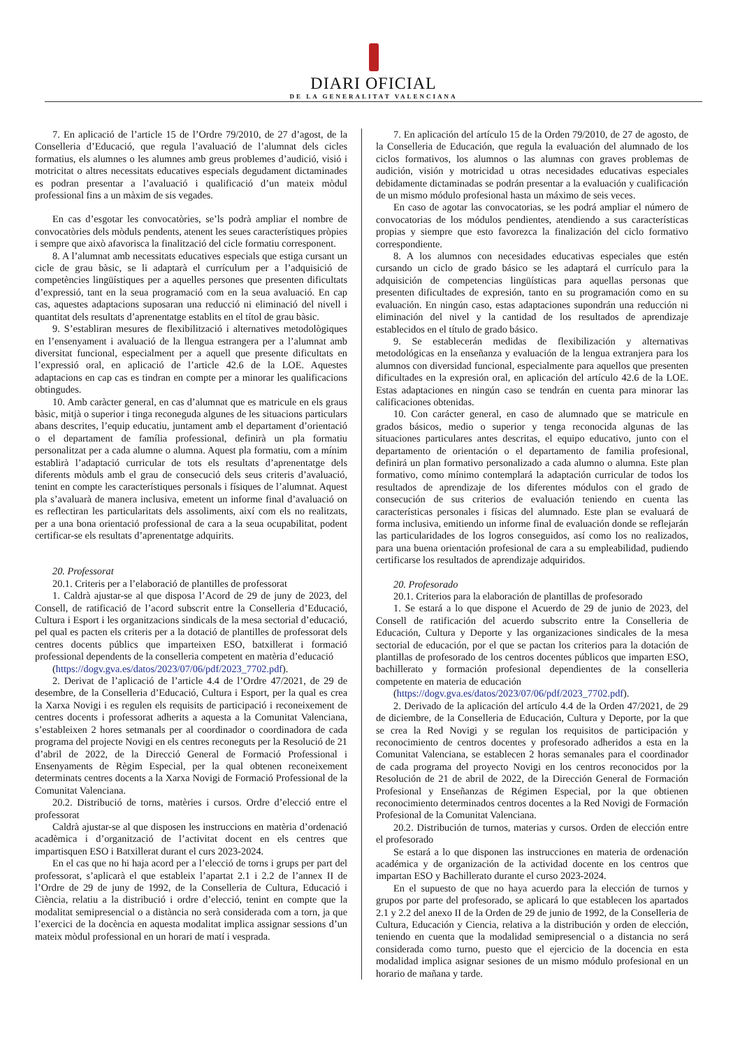DIARI OFICIAL
DE LA GENERALITAT VALENCIANA
7. En aplicació de l’article 15 de l’Ordre 79/2010, de 27 d’agost, de la Conselleria d’Educació, que regula l’avaluació de l’alumnat dels cicles formatius, els alumnes o les alumnes amb greus problemes d’audició, visió i motricitat o altres necessitats educatives especials degudament dictaminades es podran presentar a l’avaluació i qualificació d’un mateix mòdul professional fins a un màxim de sis vegades.
En cas d’esgotar les convocatòries, se’ls podrà ampliar el nombre de convocatòries dels mòduls pendents, atenent les seues característiques pròpies i sempre que això afavorisca la finalització del cicle formatiu corresponent.
8. A l’alumnat amb necessitats educatives especials que estiga cursant un cicle de grau bàsic, se li adaptarà el currículum per a l’adquisició de competències lingüístiques per a aquelles persones que presenten dificultats d’expressió, tant en la seua programació com en la seua avaluació. En cap cas, aquestes adaptacions suposaran una reducció ni eliminació del nivell i quantitat dels resultats d’aprenentatge establits en el títol de grau bàsic.
9. S’establiran mesures de flexibilització i alternatives metodològiques en l’ensenyament i avaluació de la llengua estrangera per a l’alumnat amb diversitat funcional, especialment per a aquell que presente dificultats en l’expressió oral, en aplicació de l’article 42.6 de la LOE. Aquestes adaptacions en cap cas es tindran en compte per a minorar les qualificacions obtingudes.
10. Amb caràcter general, en cas d’alumnat que es matricule en els graus bàsic, mitjà o superior i tinga reconeguda algunes de les situacions particulars abans descrites, l’equip educatiu, juntament amb el departament d’orientació o el departament de família professional, definirà un pla formatiu personalitzat per a cada alumne o alumna. Aquest pla formatiu, com a mínim establirà l’adaptació curricular de tots els resultats d’aprenentatge dels diferents mòduls amb el grau de consecució dels seus criteris d’avaluació, tenint en compte les característiques personals i físiques de l’alumnat. Aquest pla s’avaluarà de manera inclusiva, emetent un informe final d’avaluació on es reflectiran les particularitats dels assoliments, així com els no realitzats, per a una bona orientació professional de cara a la seua ocupabilitat, podent certificar-se els resultats d’aprenentatge adquirits.
20. Professorat
20.1. Criteris per a l’elaboració de plantilles de professorat
1. Caldrà ajustar-se al que disposa l’Acord de 29 de juny de 2023, del Consell, de ratificació de l’acord subscrit entre la Conselleria d’Educació, Cultura i Esport i les organitzacions sindicals de la mesa sectorial d’educació, pel qual es pacten els criteris per a la dotació de plantilles de professorat dels centres docents públics que imparteixen ESO, batxillerat i formació professional dependents de la conselleria competent en matèria d’educació
(https://dogv.gva.es/datos/2023/07/06/pdf/2023_7702.pdf).
2. Derivat de l’aplicació de l’article 4.4 de l’Ordre 47/2021, de 29 de desembre, de la Conselleria d’Educació, Cultura i Esport, per la qual es crea la Xarxa Novigi i es regulen els requisits de participació i reconeixement de centres docents i professorat adherits a aquesta a la Comunitat Valenciana, s’estableixen 2 hores setmanals per al coordinador o coordinadora de cada programa del projecte Novigi en els centres reconeguts per la Resolució de 21 d’abril de 2022, de la Direcció General de Formació Professional i Ensenyaments de Règim Especial, per la qual obtenen reconeixement determinats centres docents a la Xarxa Novigi de Formació Professional de la Comunitat Valenciana.
20.2. Distribució de torns, matèries i cursos. Ordre d’elecció entre el professorat
Caldrà ajustar-se al que disposen les instruccions en matèria d’ordenació acadèmica i d’organització de l’activitat docent en els centres que impartisquen ESO i Batxillerat durant el curs 2023-2024.
En el cas que no hi haja acord per a l’elecció de torns i grups per part del professorat, s’aplicarà el que estableix l’apartat 2.1 i 2.2 de l’annex II de l’Ordre de 29 de juny de 1992, de la Conselleria de Cultura, Educació i Ciència, relatiu a la distribució i ordre d’elecció, tenint en compte que la modalitat semipresencial o a distància no serà considerada com a torn, ja que l’exercici de la docència en aquesta modalitat implica assignar sessions d’un mateix mòdul professional en un horari de matí i vesprada.
7. En aplicación del artículo 15 de la Orden 79/2010, de 27 de agosto, de la Conselleria de Educación, que regula la evaluación del alumnado de los ciclos formativos, los alumnos o las alumnas con graves problemas de audición, visión y motricidad u otras necesidades educativas especiales debidamente dictaminadas se podrán presentar a la evaluación y cualificación de un mismo módulo profesional hasta un máximo de seis veces.
En caso de agotar las convocatorias, se les podrá ampliar el número de convocatorias de los módulos pendientes, atendiendo a sus características propias y siempre que esto favorezca la finalización del ciclo formativo correspondiente.
8. A los alumnos con necesidades educativas especiales que estén cursando un ciclo de grado básico se les adaptará el currículo para la adquisición de competencias lingüísticas para aquellas personas que presenten dificultades de expresión, tanto en su programación como en su evaluación. En ningún caso, estas adaptaciones supondrán una reducción ni eliminación del nivel y la cantidad de los resultados de aprendizaje establecidos en el título de grado básico.
9. Se establecerán medidas de flexibilización y alternativas metodológicas en la enseñanza y evaluación de la lengua extranjera para los alumnos con diversidad funcional, especialmente para aquellos que presenten dificultades en la expresión oral, en aplicación del artículo 42.6 de la LOE. Estas adaptaciones en ningún caso se tendrán en cuenta para minorar las calificaciones obtenidas.
10. Con carácter general, en caso de alumnado que se matricule en grados básicos, medio o superior y tenga reconocida algunas de las situaciones particulares antes descritas, el equipo educativo, junto con el departamento de orientación o el departamento de familia profesional, definirá un plan formativo personalizado a cada alumno o alumna. Este plan formativo, como mínimo contemplará la adaptación curricular de todos los resultados de aprendizaje de los diferentes módulos con el grado de consecución de sus criterios de evaluación teniendo en cuenta las características personales i físicas del alumnado. Este plan se evaluará de forma inclusiva, emitiendo un informe final de evaluación donde se reflejarán las particularidades de los logros conseguidos, así como los no realizados, para una buena orientación profesional de cara a su empleabilidad, pudiendo certificarse los resultados de aprendizaje adquiridos.
20. Profesorado
20.1. Criterios para la elaboración de plantillas de profesorado
1. Se estará a lo que dispone el Acuerdo de 29 de junio de 2023, del Consell de ratificación del acuerdo subscrito entre la Conselleria de Educación, Cultura y Deporte y las organizaciones sindicales de la mesa sectorial de educación, por el que se pactan los criterios para la dotación de plantillas de profesorado de los centros docentes públicos que imparten ESO, bachillerato y formación profesional dependientes de la conselleria competente en materia de educación
(https://dogv.gva.es/datos/2023/07/06/pdf/2023_7702.pdf).
2. Derivado de la aplicación del artículo 4.4 de la Orden 47/2021, de 29 de diciembre, de la Conselleria de Educación, Cultura y Deporte, por la que se crea la Red Novigi y se regulan los requisitos de participación y reconocimiento de centros docentes y profesorado adheridos a esta en la Comunitat Valenciana, se establecen 2 horas semanales para el coordinador de cada programa del proyecto Novigi en los centros reconocidos por la Resolución de 21 de abril de 2022, de la Dirección General de Formación Profesional y Enseñanzas de Régimen Especial, por la que obtienen reconocimiento determinados centros docentes a la Red Novigi de Formación Profesional de la Comunitat Valenciana.
20.2. Distribución de turnos, materias y cursos. Orden de elección entre el profesorado
Se estará a lo que disponen las instrucciones en materia de ordenación académica y de organización de la actividad docente en los centros que impartan ESO y Bachillerato durante el curso 2023-2024.
En el supuesto de que no haya acuerdo para la elección de turnos y grupos por parte del profesorado, se aplicará lo que establecen los apartados 2.1 y 2.2 del anexo II de la Orden de 29 de junio de 1992, de la Conselleria de Cultura, Educación y Ciencia, relativa a la distribución y orden de elección, teniendo en cuenta que la modalidad semipresencial o a distancia no será considerada como turno, puesto que el ejercicio de la docencia en esta modalidad implica asignar sesiones de un mismo módulo profesional en un horario de mañana y tarde.